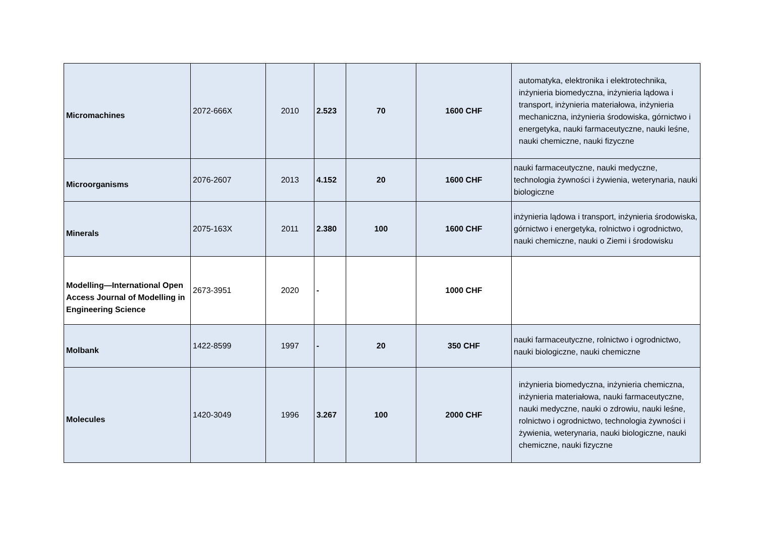| Micromachines | 2072-666X | 2010 | 2.523 | 70 | 1600 CHF | automatyka, elektronika i elektrotechnika, inżynieria biomedyczna, inżynieria lądowa i transport, inżynieria materiałowa, inżynieria mechaniczna, inżynieria środowiska, górnictwo i energetyka, nauki farmaceutyczne, nauki leśne, nauki chemiczne, nauki fizyczne |
| Microorganisms | 2076-2607 | 2013 | 4.152 | 20 | 1600 CHF | nauki farmaceutyczne, nauki medyczne, technologia żywności i żywienia, weterynaria, nauki biologiczne |
| Minerals | 2075-163X | 2011 | 2.380 | 100 | 1600 CHF | inżynieria lądowa i transport, inżynieria środowiska, górnictwo i energetyka, rolnictwo i ogrodnictwo, nauki chemiczne, nauki o Ziemi i środowisku |
| Modelling—International Open Access Journal of Modelling in Engineering Science | 2673-3951 | 2020 | - | | 1000 CHF | |
| Molbank | 1422-8599 | 1997 | - | 20 | 350 CHF | nauki farmaceutyczne, rolnictwo i ogrodnictwo, nauki biologiczne, nauki chemiczne |
| Molecules | 1420-3049 | 1996 | 3.267 | 100 | 2000 CHF | inżynieria biomedyczna, inżynieria chemiczna, inżynieria materiałowa, nauki farmaceutyczne, nauki medyczne, nauki o zdrowiu, nauki leśne, rolnictwo i ogrodnictwo, technologia żywności i żywienia, weterynaria, nauki biologiczne, nauki chemiczne, nauki fizyczne |